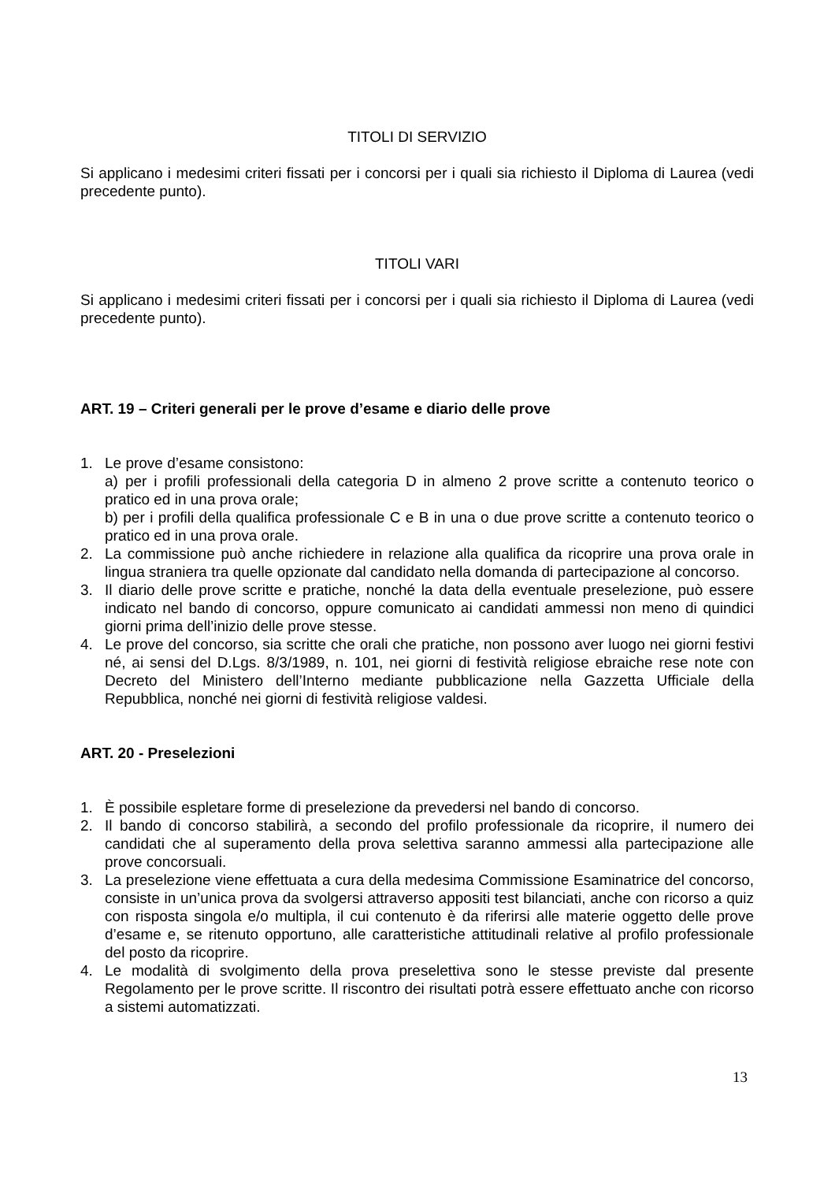TITOLI DI SERVIZIO
Si applicano i medesimi criteri fissati per i concorsi per i quali sia richiesto il Diploma di Laurea (vedi precedente punto).
TITOLI VARI
Si applicano i medesimi criteri fissati per i concorsi per i quali sia richiesto il Diploma di Laurea (vedi precedente punto).
ART. 19 – Criteri generali per le prove d’esame e diario delle prove
1. Le prove d’esame consistono:
a) per i profili professionali della categoria D in almeno 2 prove scritte a contenuto teorico o pratico ed in una prova orale;
b) per i profili della qualifica professionale C e B in una o due prove scritte a contenuto teorico o pratico ed in una prova orale.
2. La commissione può anche richiedere in relazione alla qualifica da ricoprire una prova orale in lingua straniera tra quelle opzionate dal candidato nella domanda di partecipazione al concorso.
3. Il diario delle prove scritte e pratiche, nonché la data della eventuale preselezione, può essere indicato nel bando di concorso, oppure comunicato ai candidati ammessi non meno di quindici giorni prima dell’inizio delle prove stesse.
4. Le prove del concorso, sia scritte che orali che pratiche, non possono aver luogo nei giorni festivi né, ai sensi del D.Lgs. 8/3/1989, n. 101, nei giorni di festività religiose ebraiche rese note con Decreto del Ministero dell’Interno mediante pubblicazione nella Gazzetta Ufficiale della Repubblica, nonché nei giorni di festività religiose valdesi.
ART. 20 - Preselezioni
1. È possibile espletare forme di preselezione da prevedersi nel bando di concorso.
2. Il bando di concorso stabilirà, a secondo del profilo professionale da ricoprire, il numero dei candidati che al superamento della prova selettiva saranno ammessi alla partecipazione alle prove concorsuali.
3. La preselezione viene effettuata a cura della medesima Commissione Esaminatrice del concorso, consiste in un’unica prova da svolgersi attraverso appositi test bilanciati, anche con ricorso a quiz con risposta singola e/o multipla, il cui contenuto è da riferirsi alle materie oggetto delle prove d’esame e, se ritenuto opportuno, alle caratteristiche attitudinali relative al profilo professionale del posto da ricoprire.
4. Le modalità di svolgimento della prova preselettiva sono le stesse previste dal presente Regolamento per le prove scritte. Il riscontro dei risultati potrà essere effettuato anche con ricorso a sistemi automatizzati.
13